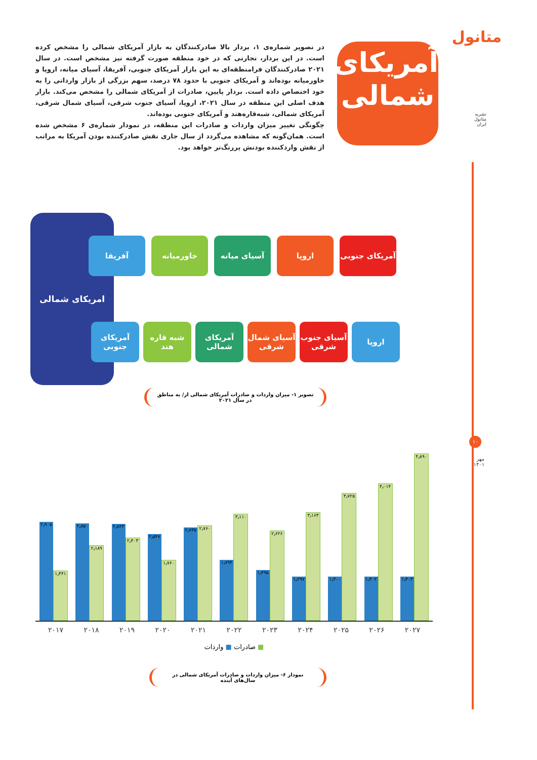متانول
نشریه
متانول
ایران
۱۰
مهر
۱۴۰۱
آمریکای
شمالی
در تصویر شماره‌ی ۱، بردار بالا صادرکنندگان به بازار آمریکای شمالی را مشخص کرده است. در این بردار، تجارتی که در خود منطقه صورت گرفته نیز مشخص است. در سال ۲۰۲۱ صادرکنندگان فرامنطقه‌ای به این بازار آمریکای جنوبی، آفریقا، آسیای میانه، اروپا و خاورمیانه بوده‌اند و آمریکای جنوبی با حدود ۷۸ درصد، سهم بزرگی از بازار وارداتی را به خود اختصاص داده است. بردار پایین، صادرات از آمریکای شمالی را مشخص می‌کند. بازار هدف اصلی این منطقه در سال ۲۰۲۱، اروپا، آسیای جنوب شرقی، آسیای شمال شرقی، آمریکای شمالی، شبه‌قاره‌هند و آمریکای جنوبی بوده‌اند.
چگونگی تغییر میزان واردات و صادرات این منطقه، در نمودار شماره‌ی ۶ مشخص شده است. همان‌گونه که مشاهده می‌گردد از سال جاری نقش صادرکننده بودن آمریکا به مراتب از نقش واردکننده بودنش پررنگ‌تر خواهد بود.
امریکای شمالی
آمریکای جنوبی
اروپا آسیای میانه خاورمیانه آفریقا
اروپا آسیای جنوب شرقی
آسیای شمال شرقی
آمریکای شمالی
شبه قاره هند
آمریکای جنوبی
تصویر ۱- میزان واردات و صادرات آمریکای شمالی از/ به مناطق در سال ۲۰۲۱
۲٫۹۰۵
۱٫۴۴۱
۲٫۸۵۰
۲٫۱۸۹
۲٫۸۴۳
۲٫۴۰۳
۲٫۵۴۷
۱٫۷۶۰
۲٫۷۳۵
۲٫۷۶۰
۱٫۷۹۳
۳٫۱۱۰
۱٫۴۹۵
۲٫۶۲۶
۱٫۲۹۷
۳٫۱۶۳
۱٫۳۰۰
۳٫۷۲۵
۱٫۳۰۲
۴٫۰۱۴
۱٫۳۰۳
۴٫۸۹۰
۲۰۱۷ ۲۰۱۸ ۲۰۱۹ ۲۰۲۰ ۲۰۲۱ ۲۰۲۲ ۲۰۲۳ ۲۰۲۴ ۲۰۲۵ ۲۰۲۶ ۲۰۲۷
■ صادرات ■ واردات
نمودار ۶- میزان واردات و صادرات آمریکای شمالی در سال‌های آینده